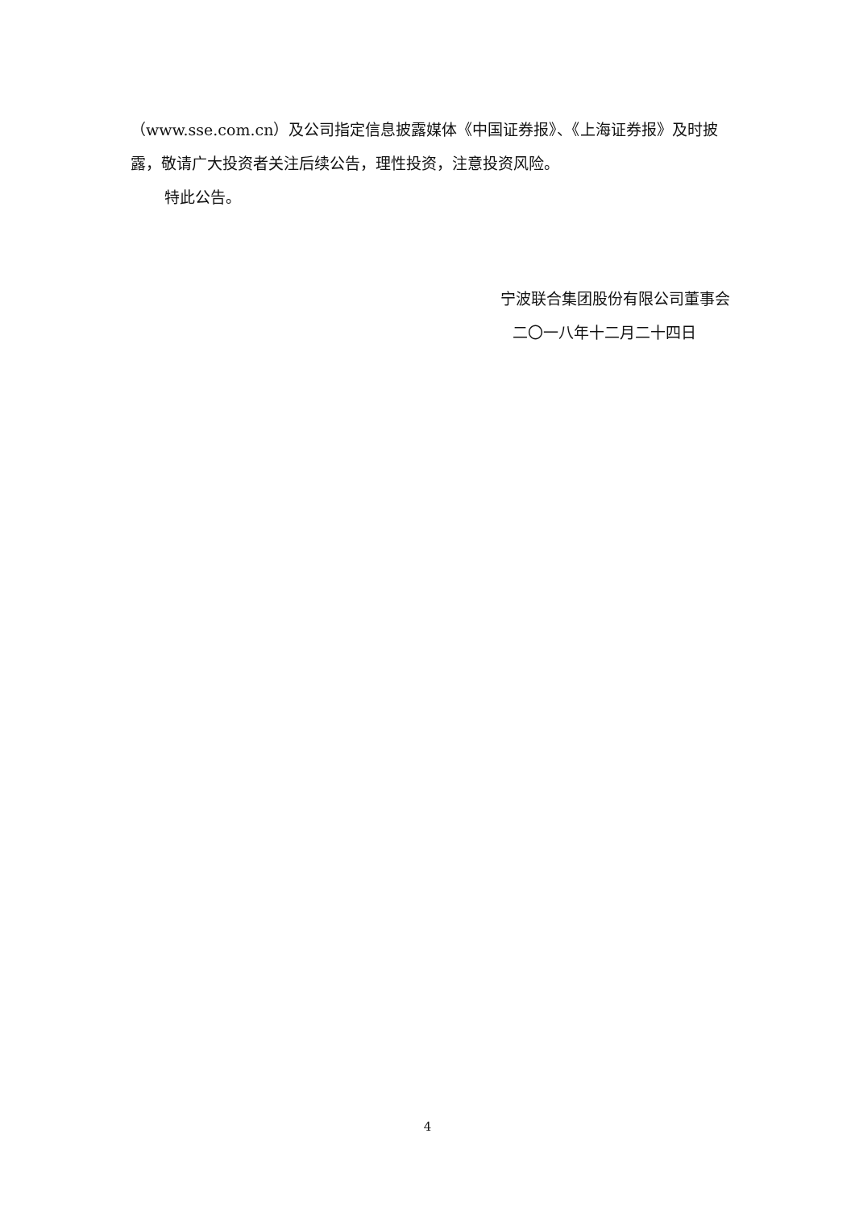（www.sse.com.cn）及公司指定信息披露媒体《中国证券报》、《上海证券报》及时披露，敬请广大投资者关注后续公告，理性投资，注意投资风险。
特此公告。
宁波联合集团股份有限公司董事会
二〇一八年十二月二十四日
4